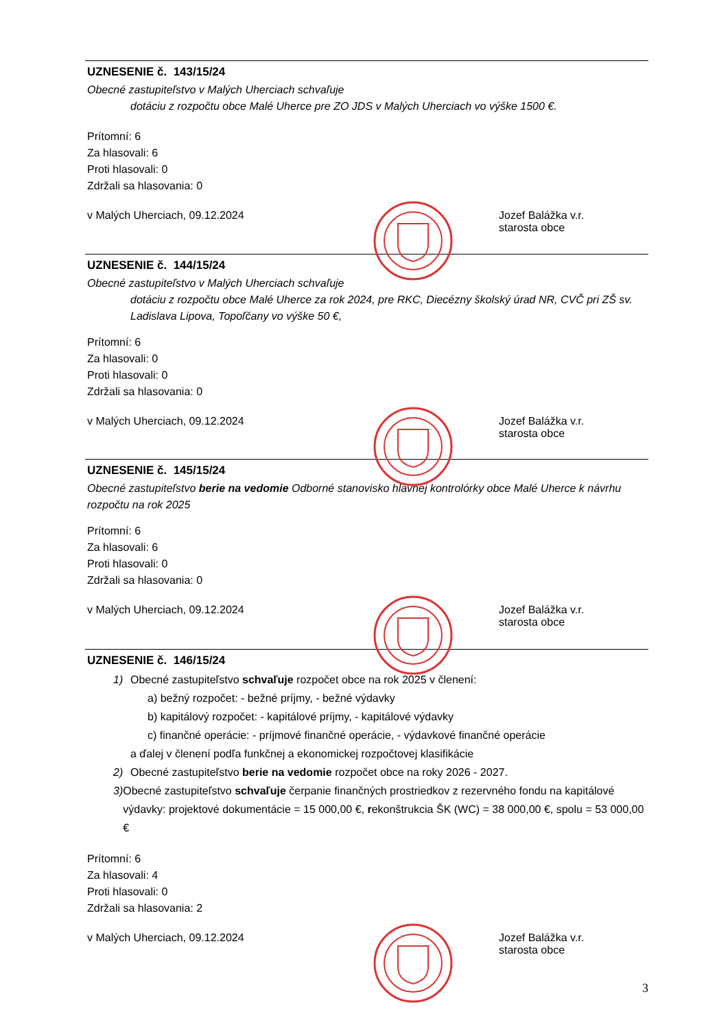UZNESENIE č. 143/15/24
Obecné zastupiteľstvo v Malých Uherciach schvaľuje
dotáciu z rozpočtu obce Malé Uherce pre ZO JDS v Malých Uherciach vo výške 1500 €.
Prítomní: 6
Za hlasovali: 6
Proti hlasovali: 0
Zdržali sa hlasovania: 0
v Malých Uherciach, 09.12.2024 Jozef Balážka v.r.
starosta obce
UZNESENIE č. 144/15/24
Obecné zastupiteľstvo v Malých Uherciach schvaľuje
dotáciu z rozpočtu obce Malé Uherce za rok 2024, pre RKC, Diecézny školský úrad NR, CVČ pri ZŠ sv. Ladislava Lipova, Topoľčany vo výške 50 €,
Prítomní: 6
Za hlasovali: 0
Proti hlasovali: 0
Zdržali sa hlasovania: 0
v Malých Uherciach, 09.12.2024 Jozef Balážka v.r.
starosta obce
UZNESENIE č. 145/15/24
Obecné zastupiteľstvo berie na vedomie Odborné stanovisko hlavnej kontrolórky obce Malé Uherce k návrhu rozpočtu na rok 2025
Prítomní: 6
Za hlasovali: 6
Proti hlasovali: 0
Zdržali sa hlasovania: 0
v Malých Uherciach, 09.12.2024 Jozef Balážka v.r.
starosta obce
UZNESENIE č. 146/15/24
1) Obecné zastupiteľstvo schvaľuje rozpočet obce na rok 2025 v členení:
a) bežný rozpočet: - bežné príjmy, - bežné výdavky
b) kapitálový rozpočet: - kapitálové príjmy, - kapitálové výdavky
c) finančné operácie: - príjmové finančné operácie, - výdavkové finančné operácie
a ďalej v členení podľa funkčnej a ekonomickej rozpočtovej klasifikácie
2) Obecné zastupiteľstvo berie na vedomie rozpočet obce na roky 2026 - 2027.
3) Obecné zastupiteľstvo schvaľuje čerpanie finančných prostriedkov z rezervného fondu na kapitálové výdavky: projektové dokumentácie = 15 000,00 €, rekonštrukcia ŠK (WC) = 38 000,00 €, spolu = 53 000,00 €
Prítomní: 6
Za hlasovali: 4
Proti hlasovali: 0
Zdržali sa hlasovania: 2
v Malých Uherciach, 09.12.2024 Jozef Balážka v.r.
starosta obce
3